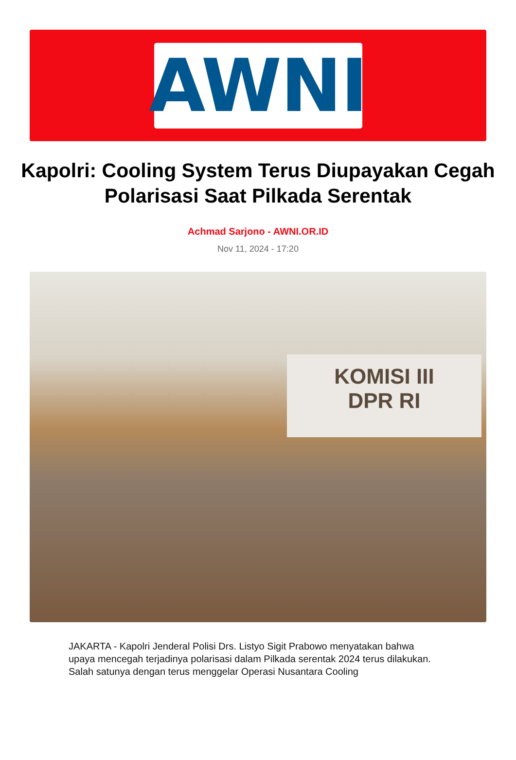AWNI
Kapolri: Cooling System Terus Diupayakan Cegah Polarisasi Saat Pilkada Serentak
Achmad Sarjono - AWNI.OR.ID
Nov 11, 2024 - 17:20
KOMISI III
DPR RI
JAKARTA - Kapolri Jenderal Polisi Drs. Listyo Sigit Prabowo menyatakan bahwa upaya mencegah terjadinya polarisasi dalam Pilkada serentak 2024 terus dilakukan. Salah satunya dengan terus menggelar Operasi Nusantara Cooling